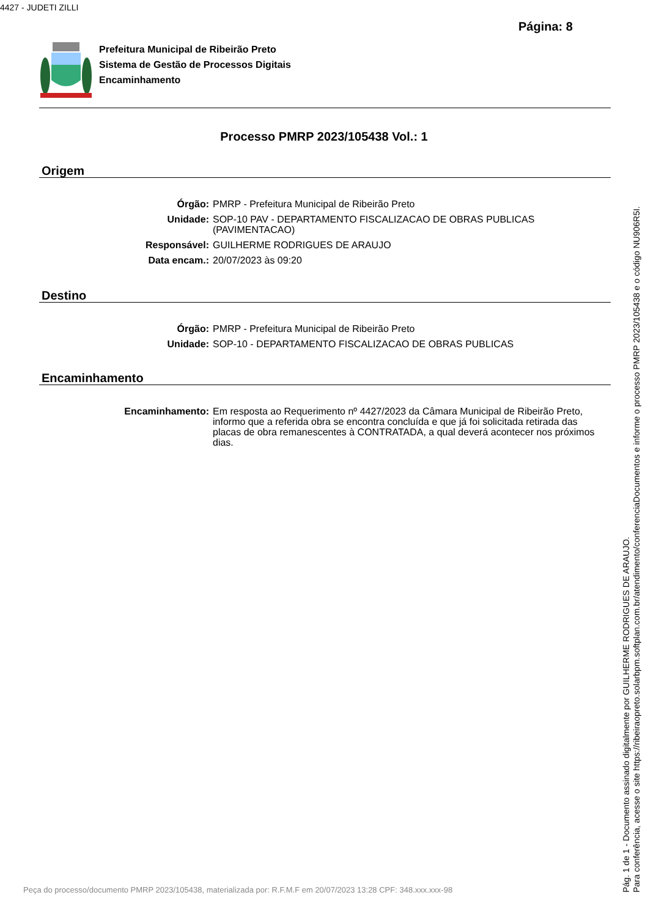4427 - JUDETI ZILLI
Página: 8
Prefeitura Municipal de Ribeirão Preto
Sistema de Gestão de Processos Digitais
Encaminhamento
Processo PMRP 2023/105438 Vol.: 1
Origem
Órgão: PMRP - Prefeitura Municipal de Ribeirão Preto
Unidade: SOP-10 PAV - DEPARTAMENTO FISCALIZACAO DE OBRAS PUBLICAS (PAVIMENTACAO)
Responsável: GUILHERME RODRIGUES DE ARAUJO
Data encam.: 20/07/2023 às 09:20
Destino
Órgão: PMRP - Prefeitura Municipal de Ribeirão Preto
Unidade: SOP-10 - DEPARTAMENTO FISCALIZACAO DE OBRAS PUBLICAS
Encaminhamento
Encaminhamento: Em resposta ao Requerimento nº 4427/2023 da Câmara Municipal de Ribeirão Preto, informo que a referida obra se encontra concluída e que já foi solicitada retirada das placas de obra remanescentes à CONTRATADA, a qual deverá acontecer nos próximos dias.
Pág. 1 de 1 - Documento assinado digitalmente por GUILHERME RODRIGUES DE ARAUJO.
Para conferência, acesse o site https://ribeiraopreto.solarbpm.softplan.com.br/atendimento/conferenciaDocumentos e informe o processo PMRP 2023/105438 e o código NU906R5I.
Peça do processo/documento PMRP 2023/105438, materializada por: R.F.M.F em 20/07/2023 13:28 CPF: 348.xxx.xxx-98